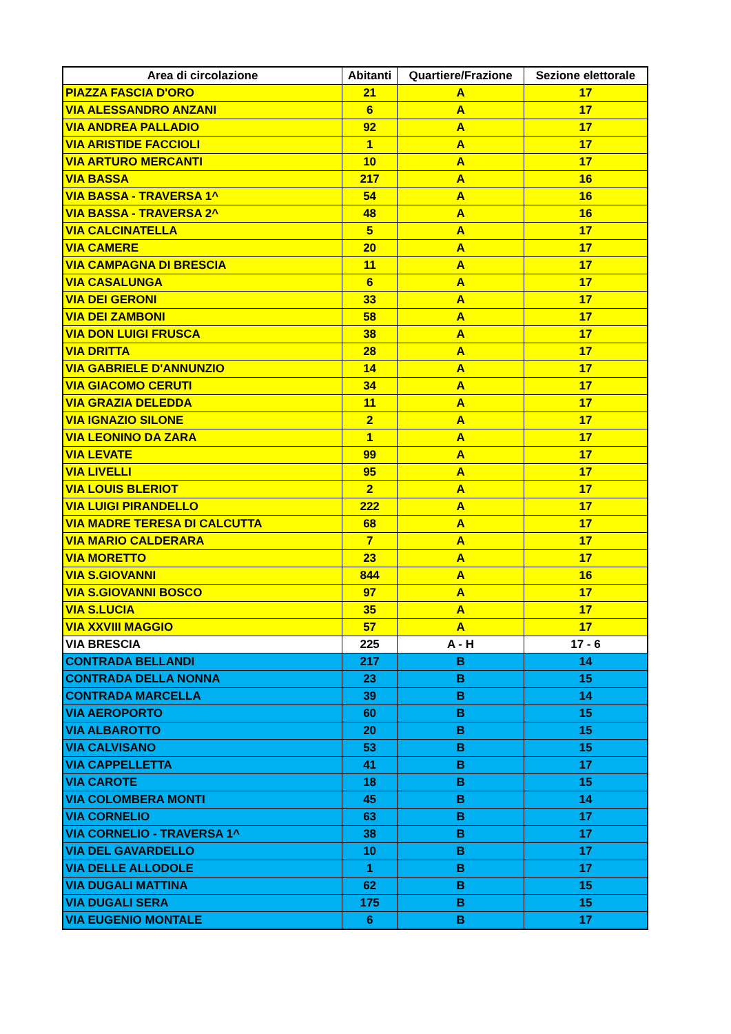| Area di circolazione | Abitanti | Quartiere/Frazione | Sezione elettorale |
| --- | --- | --- | --- |
| PIAZZA FASCIA D'ORO | 21 | A | 17 |
| VIA ALESSANDRO ANZANI | 6 | A | 17 |
| VIA ANDREA PALLADIO | 92 | A | 17 |
| VIA ARISTIDE FACCIOLI | 1 | A | 17 |
| VIA ARTURO MERCANTI | 10 | A | 17 |
| VIA BASSA | 217 | A | 16 |
| VIA BASSA - TRAVERSA 1^ | 54 | A | 16 |
| VIA BASSA - TRAVERSA 2^ | 48 | A | 16 |
| VIA CALCINATELLA | 5 | A | 17 |
| VIA CAMERE | 20 | A | 17 |
| VIA CAMPAGNA DI BRESCIA | 11 | A | 17 |
| VIA CASALUNGA | 6 | A | 17 |
| VIA DEI GERONI | 33 | A | 17 |
| VIA DEI ZAMBONI | 58 | A | 17 |
| VIA DON LUIGI FRUSCA | 38 | A | 17 |
| VIA DRITTA | 28 | A | 17 |
| VIA GABRIELE D'ANNUNZIO | 14 | A | 17 |
| VIA GIACOMO CERUTI | 34 | A | 17 |
| VIA GRAZIA DELEDDA | 11 | A | 17 |
| VIA IGNAZIO SILONE | 2 | A | 17 |
| VIA LEONINO DA ZARA | 1 | A | 17 |
| VIA LEVATE | 99 | A | 17 |
| VIA LIVELLI | 95 | A | 17 |
| VIA LOUIS BLERIOT | 2 | A | 17 |
| VIA LUIGI PIRANDELLO | 222 | A | 17 |
| VIA MADRE TERESA DI CALCUTTA | 68 | A | 17 |
| VIA MARIO CALDERARA | 7 | A | 17 |
| VIA MORETTO | 23 | A | 17 |
| VIA S.GIOVANNI | 844 | A | 16 |
| VIA S.GIOVANNI BOSCO | 97 | A | 17 |
| VIA S.LUCIA | 35 | A | 17 |
| VIA XXVIII MAGGIO | 57 | A | 17 |
| VIA BRESCIA | 225 | A - H | 17 - 6 |
| CONTRADA BELLANDI | 217 | B | 14 |
| CONTRADA DELLA NONNA | 23 | B | 15 |
| CONTRADA MARCELLA | 39 | B | 14 |
| VIA AEROPORTO | 60 | B | 15 |
| VIA ALBAROTTO | 20 | B | 15 |
| VIA CALVISANO | 53 | B | 15 |
| VIA CAPPELLETTA | 41 | B | 17 |
| VIA CAROTE | 18 | B | 15 |
| VIA COLOMBERA MONTI | 45 | B | 14 |
| VIA CORNELIO | 63 | B | 17 |
| VIA CORNELIO - TRAVERSA 1^ | 38 | B | 17 |
| VIA DEL GAVARDELLO | 10 | B | 17 |
| VIA DELLE ALLODOLE | 1 | B | 17 |
| VIA DUGALI MATTINA | 62 | B | 15 |
| VIA DUGALI SERA | 175 | B | 15 |
| VIA EUGENIO MONTALE | 6 | B | 17 |